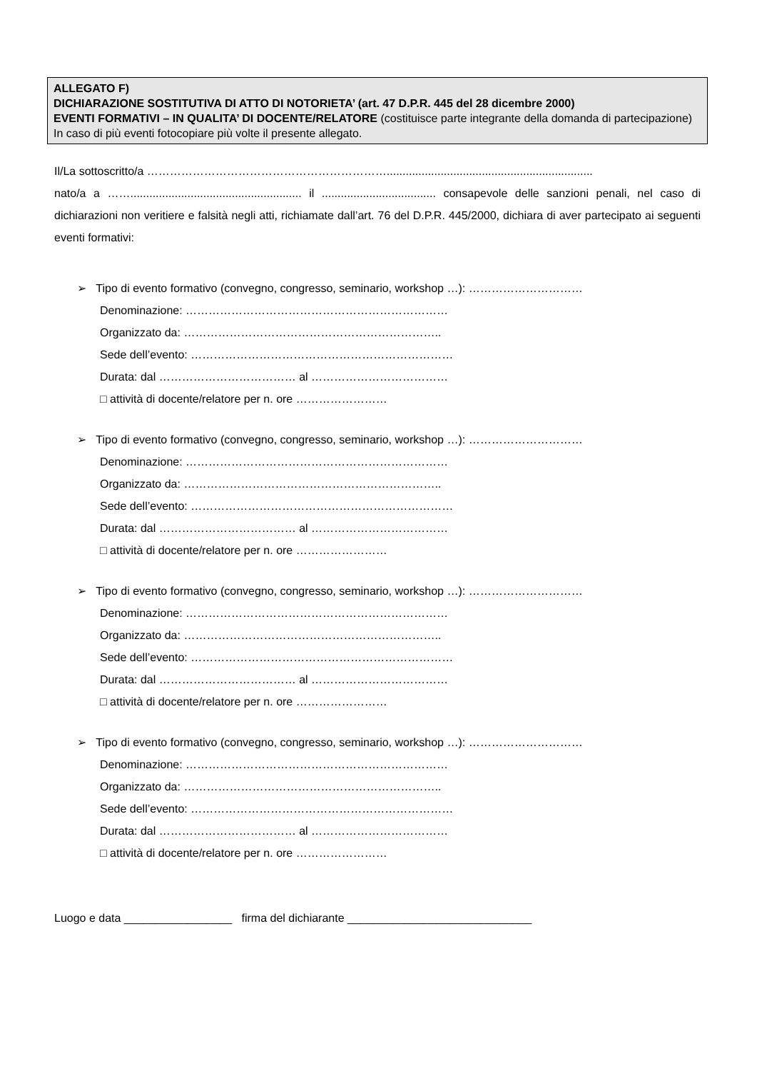ALLEGATO F)
DICHIARAZIONE SOSTITUTIVA DI ATTO DI NOTORIETA’ (art. 47 D.P.R. 445 del 28 dicembre 2000)
EVENTI FORMATIVI – IN QUALITA’ DI DOCENTE/RELATORE (costituisce parte integrante della domanda di partecipazione) In caso di più eventi fotocopiare più volte il presente allegato.
Il/La sottoscritto/a ……………………………………………………….................................................................
nato/a a ……...................................................... il .................................... consapevole delle sanzioni penali, nel caso di dichiarazioni non veritiere e falsità negli atti, richiamate dall’art. 76 del D.P.R. 445/2000, dichiara di aver partecipato ai seguenti eventi formativi:
➢ Tipo di evento formativo (convegno, congresso, seminario, workshop …): …………………………
Denominazione: ……………………………………………………………
Organizzato da: …………………………………………………………..
Sede dell’evento: ……………………………………………………………
Durata: dal ……………………………… al ………………………………
□ attività di docente/relatore per n. ore ……………………
➢ Tipo di evento formativo (convegno, congresso, seminario, workshop …): …………………………
Denominazione: ……………………………………………………………
Organizzato da: …………………………………………………………..
Sede dell’evento: ……………………………………………………………
Durata: dal ……………………………… al ………………………………
□ attività di docente/relatore per n. ore ……………………
➢ Tipo di evento formativo (convegno, congresso, seminario, workshop …): …………………………
Denominazione: ……………………………………………………………
Organizzato da: …………………………………………………………..
Sede dell’evento: ……………………………………………………………
Durata: dal ……………………………… al ………………………………
□ attività di docente/relatore per n. ore ……………………
➢ Tipo di evento formativo (convegno, congresso, seminario, workshop …): …………………………
Denominazione: ……………………………………………………………
Organizzato da: …………………………………………………………..
Sede dell’evento: ……………………………………………………………
Durata: dal ……………………………… al ………………………………
□ attività di docente/relatore per n. ore ……………………
Luogo e data _________________ firma del dichiarante _____________________________